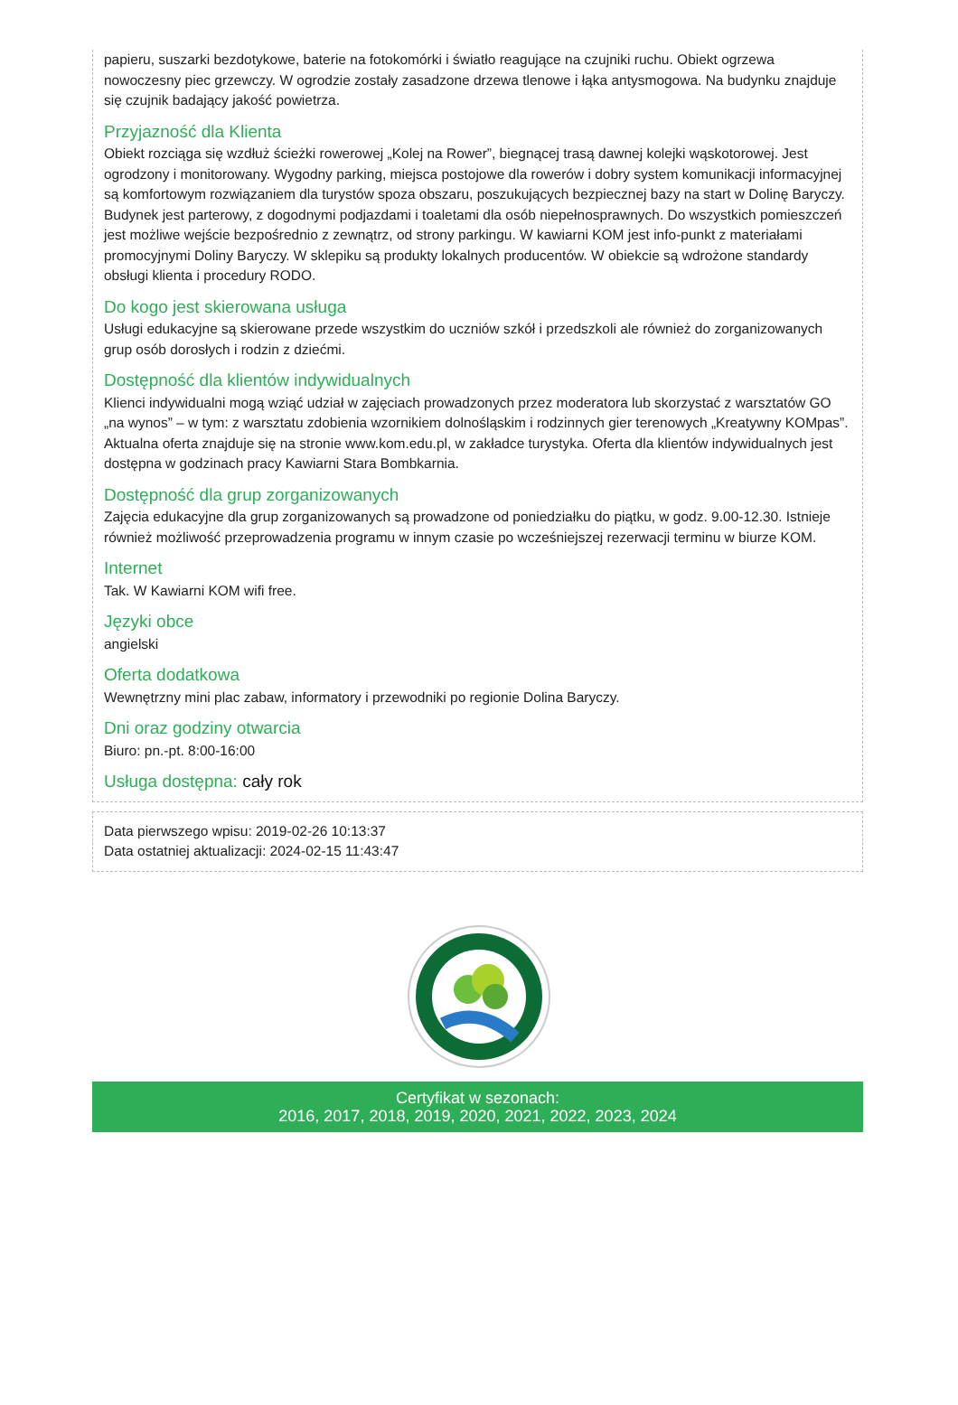papieru, suszarki bezdotykowe, baterie na fotokomórki i światło reagujące na czujniki ruchu. Obiekt ogrzewa nowoczesny piec grzewczy. W ogrodzie zostały zasadzone drzewa tlenowe i łąka antysmogowa. Na budynku znajduje się czujnik badający jakość powietrza.
Przyjazność dla Klienta
Obiekt rozciąga się wzdłuż ścieżki rowerowej „Kolej na Rower”, biegnącej trasą dawnej kolejki wąskotorowej. Jest ogrodzony i monitorowany. Wygodny parking, miejsca postojowe dla rowerów i dobry system komunikacji informacyjnej są komfortowym rozwiązaniem dla turystów spoza obszaru, poszukujących bezpiecznej bazy na start w Dolinę Baryczy. Budynek jest parterowy, z dogodnymi podjazdami i toaletami dla osób niepełnosprawnych. Do wszystkich pomieszczeń jest możliwe wejście bezpośrednio z zewnątrz, od strony parkingu. W kawiarni KOM jest info-punkt z materiałami promocyjnymi Doliny Baryczy. W sklepiku są produkty lokalnych producentów. W obiekcie są wdrożone standardy obsługi klienta i procedury RODO.
Do kogo jest skierowana usługa
Usługi edukacyjne są skierowane przede wszystkim do uczniów szkół i przedszkoli ale również do zorganizowanych grup osób dorosłych i rodzin z dziećmi.
Dostępność dla klientów indywidualnych
Klienci indywidualni mogą wziąć udział w zajęciach prowadzonych przez moderatora lub skorzystać z warsztatów GO „na wynos” – w tym: z warsztatu zdobienia wzornikiem dolnośląskim i rodzinnych gier terenowych „Kreatywny KOMpas”. Aktualna oferta znajduje się na stronie www.kom.edu.pl, w zakładce turystyka. Oferta dla klientów indywidualnych jest dostępna w godzinach pracy Kawiarni Stara Bombkarnia.
Dostępność dla grup zorganizowanych
Zajęcia edukacyjne dla grup zorganizowanych są prowadzone od poniedziałku do piątku, w godz. 9.00-12.30. Istnieje również możliwość przeprowadzenia programu w innym czasie po wcześniejszej rezerwacji terminu w biurze KOM.
Internet
Tak. W Kawiarni KOM wifi free.
Języki obce
angielski
Oferta dodatkowa
Wewnętrzny mini plac zabaw, informatory i przewodniki po regionie Dolina Baryczy.
Dni oraz godziny otwarcia
Biuro: pn.-pt. 8:00-16:00
Usługa dostępna: cały rok
Data pierwszego wpisu: 2019-02-26 10:13:37
Data ostatniej aktualizacji: 2024-02-15 11:43:47
Certyfikat w sezonach:
2016, 2017, 2018, 2019, 2020, 2021, 2022, 2023, 2024